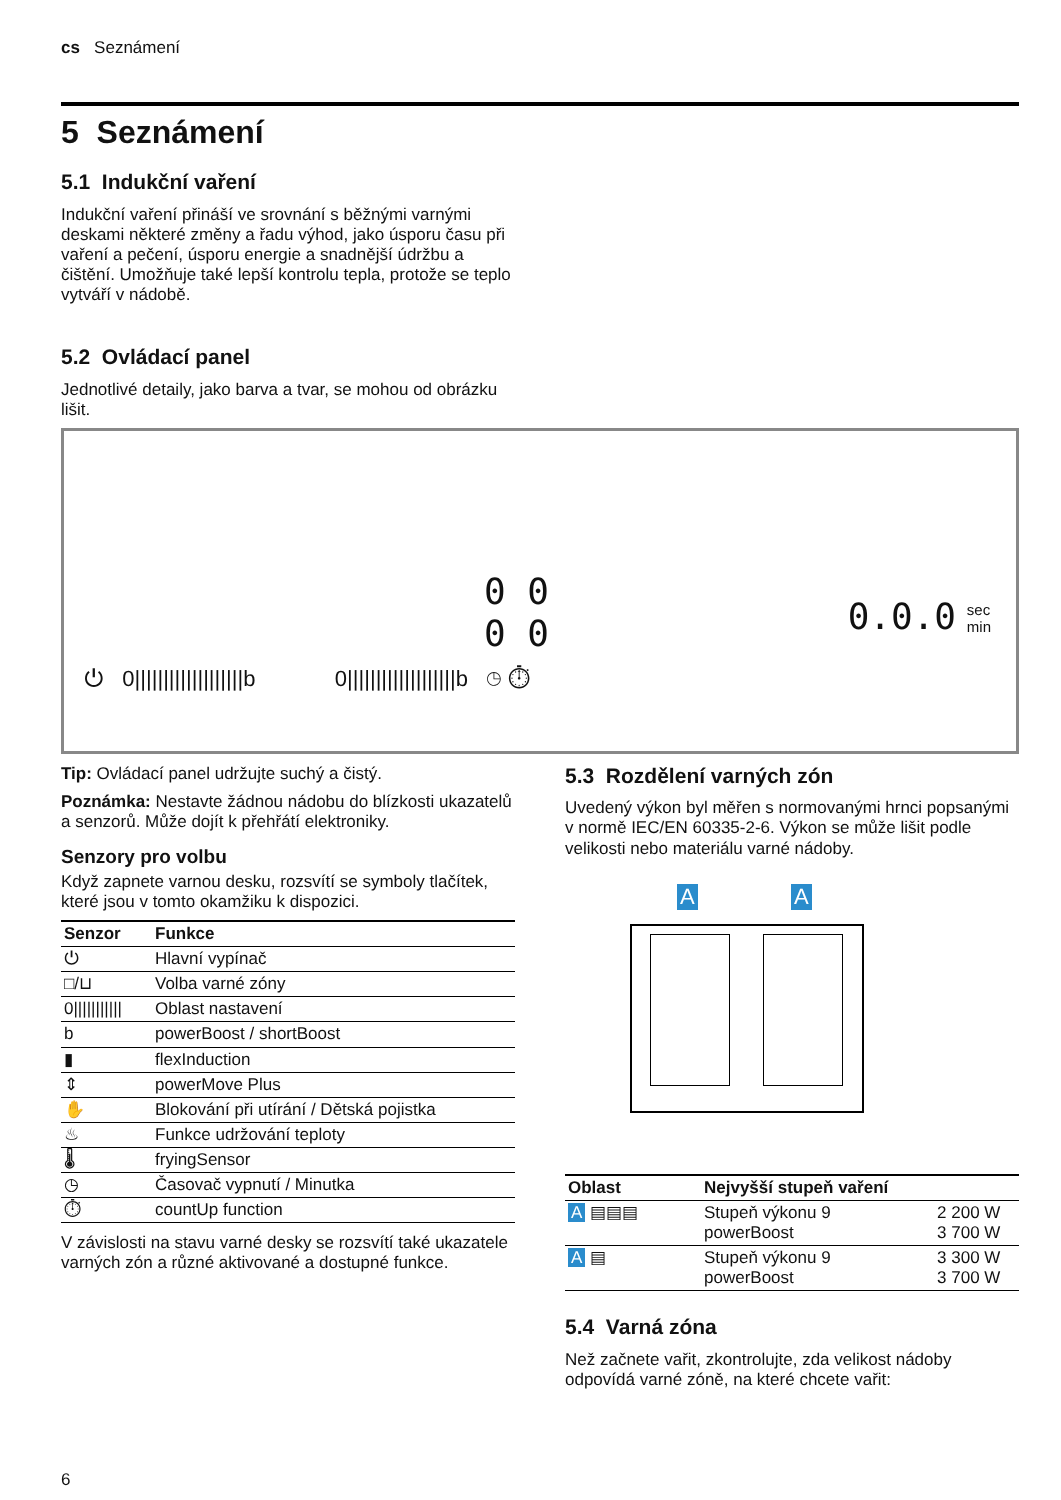cs Seznámení
5 Seznámení
5.1 Indukční vaření
Indukční vaření přináší ve srovnání s běžnými varnými deskami některé změny a řadu výhod, jako úsporu času při vaření a pečení, úsporu energie a snadnější údržbu a čištění. Umožňuje také lepší kontrolu tepla, protože se teplo vytváří v nádobě.
5.2 Ovládací panel
Jednotlivé detaily, jako barva a tvar, se mohou od obrázku lišit.
0 0
0 0
0.0.0
sec
min
⏻ 0|||||||||||||||||||b 0|||||||||||||||||||b ◷ ⏱
Tip: Ovládací panel udržujte suchý a čistý.
Poznámka: Nestavte žádnou nádobu do blízkosti ukazatelů a senzorů. Může dojít k přehřátí elektroniky.
Senzory pro volbu
Když zapnete varnou desku, rozsvítí se symboly tlačítek, které jsou v tomto okamžiku k dispozici.
| Senzor | Funkce |
| --- | --- |
| ⏻ | Hlavní vypínač |
| □/⊔ | Volba varné zóny |
| 0/////////// | Oblast nastavení |
| b | powerBoost / shortBoost |
| ▮ | flexInduction |
| ⇕ | powerMove Plus |
| ✋ | Blokování při utírání / Dětská pojistka |
| ♨ | Funkce udržování teploty |
| 🌡 | fryingSensor |
| ◷ | Časovač vypnutí / Minutka |
| ⏱ | countUp function |
V závislosti na stavu varné desky se rozsvítí také ukazatele varných zón a různé aktivované a dostupné funkce.
5.3 Rozdělení varných zón
Uvedený výkon byl měřen s normovanými hrnci popsanými v normě IEC/EN 60335-2-6. Výkon se může lišit podle velikosti nebo materiálu varné nádoby.
A A
| Oblast | Nejvyšší stupeň vaření | |
| --- | --- | --- |
| A ▤▤▤ | Stupeň výkonu 9 powerBoost | 2 200 W 3 700 W |
| A ▤ | Stupeň výkonu 9 powerBoost | 3 300 W 3 700 W |
5.4 Varná zóna
Než začnete vařit, zkontrolujte, zda velikost nádoby odpovídá varné zóně, na které chcete vařit:
6